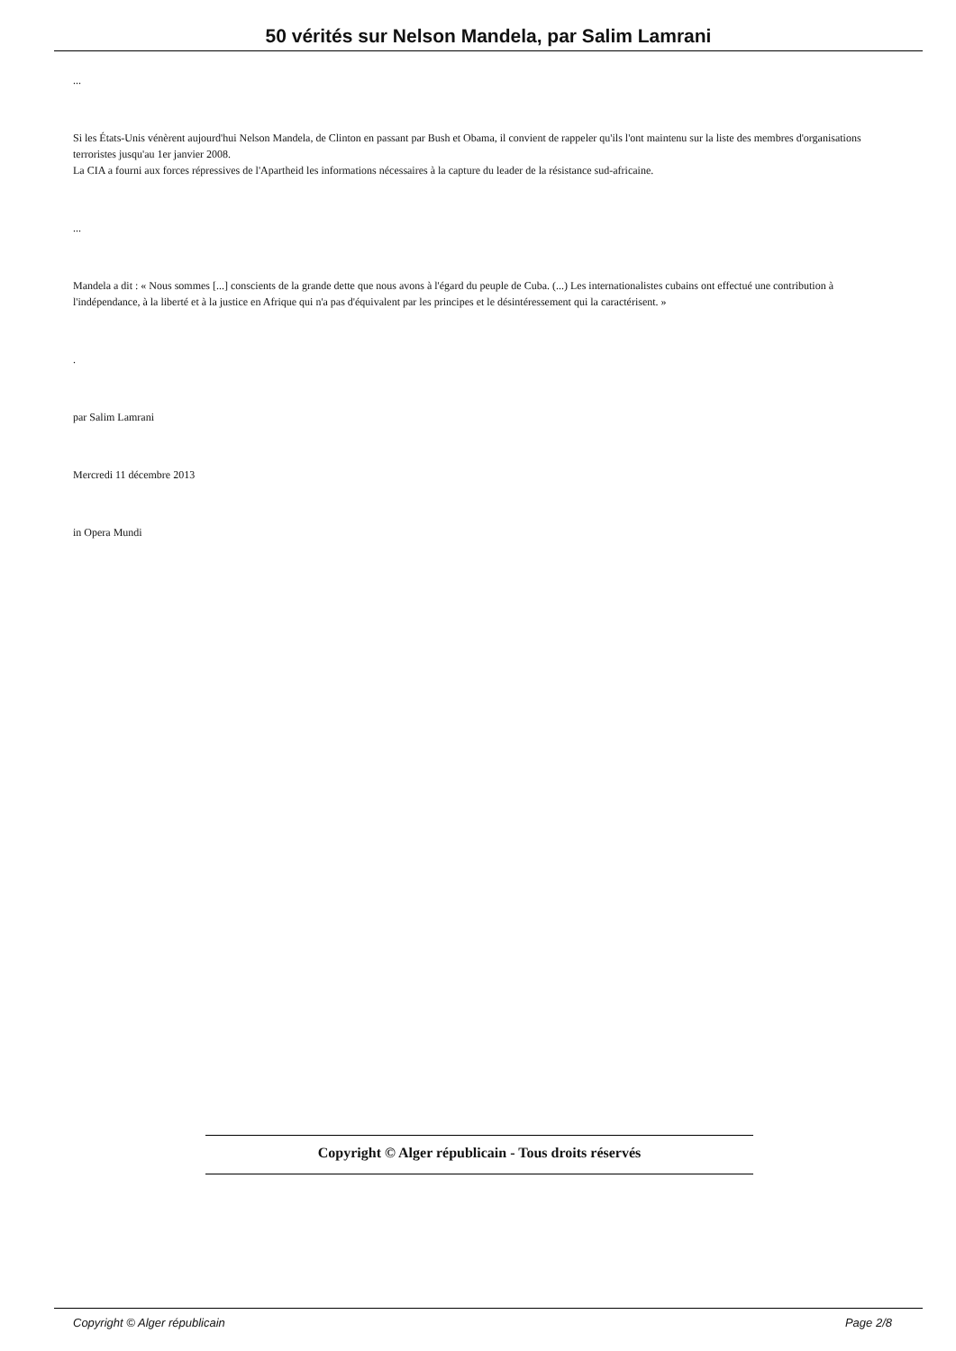50 vérités sur Nelson Mandela, par Salim Lamrani
...
Si les États-Unis vénèrent aujourd'hui Nelson Mandela, de Clinton en passant par Bush et Obama, il convient de rappeler qu'ils l'ont maintenu sur la liste des membres d'organisations terroristes jusqu'au 1er janvier 2008.
La CIA a fourni aux forces répressives de l'Apartheid les informations nécessaires à la capture du leader de la résistance sud-africaine.
...
Mandela a dit : « Nous sommes [...] conscients de la grande dette que nous avons à l'égard du peuple de Cuba. (...) Les internationalistes cubains ont effectué une contribution à l'indépendance, à la liberté et à la justice en Afrique qui n'a pas d'équivalent par les principes et le désintéressement qui la caractérisent. »
.
par Salim Lamrani
Mercredi 11 décembre 2013
in Opera Mundi
Copyright © Alger républicain - Tous droits réservés
Copyright © Alger républicain Page 2/8